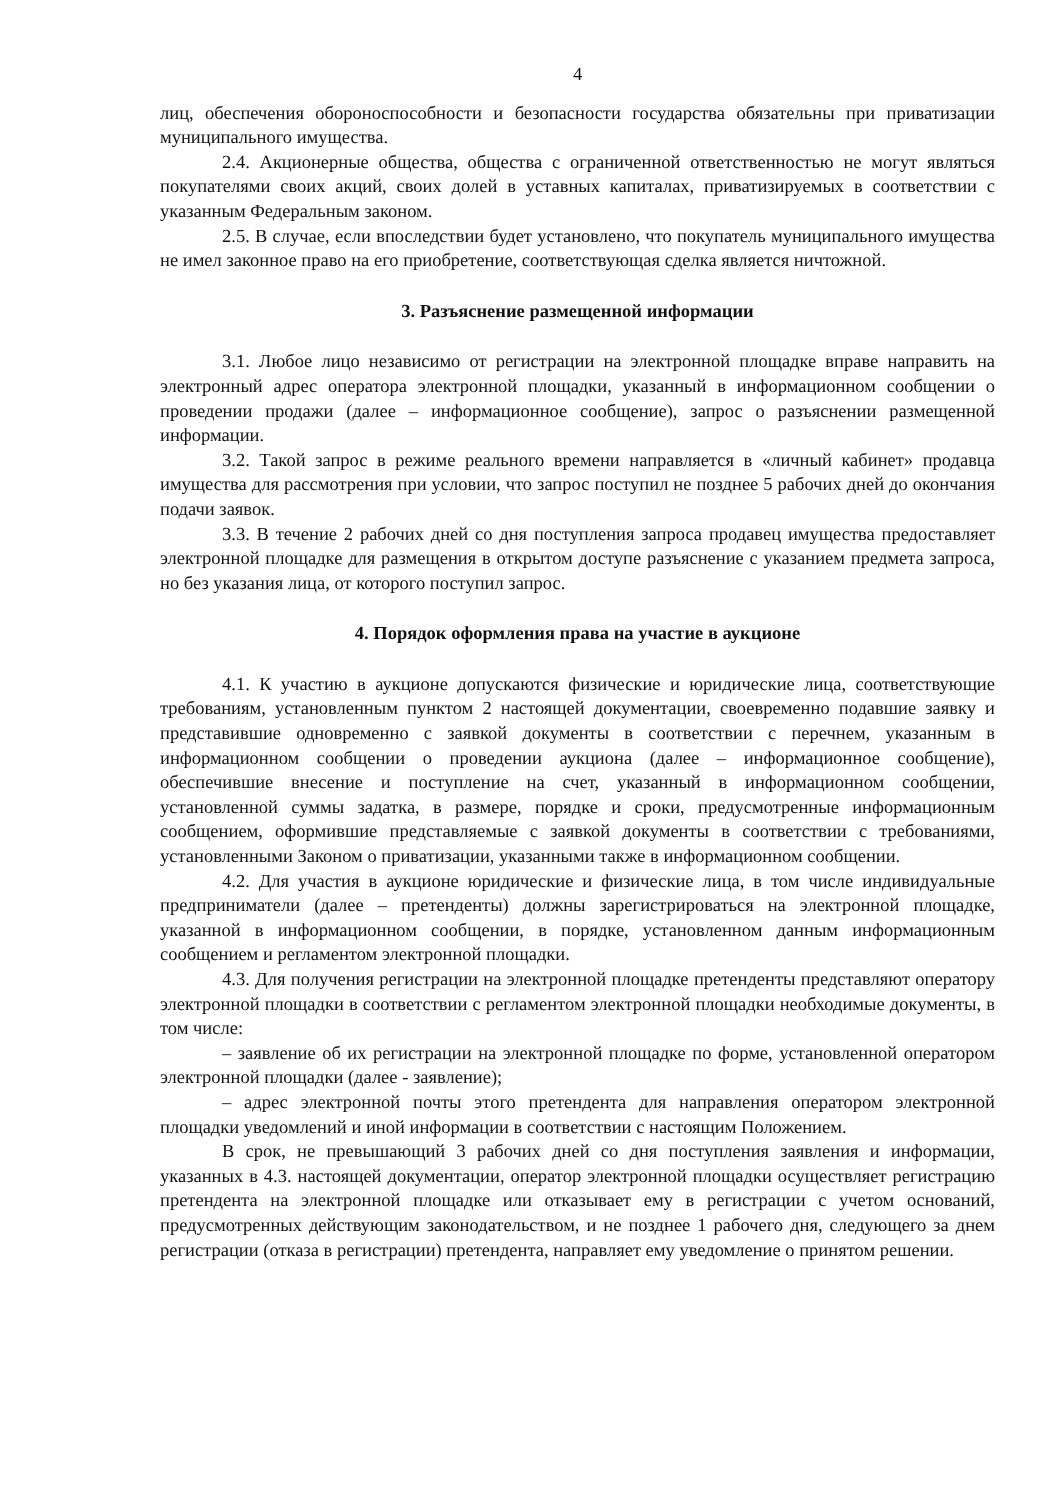4
лиц, обеспечения обороноспособности и безопасности государства обязательны при приватизации муниципального имущества.
2.4. Акционерные общества, общества с ограниченной ответственностью не могут являться покупателями своих акций, своих долей в уставных капиталах, приватизируемых в соответствии с указанным Федеральным законом.
2.5. В случае, если впоследствии будет установлено, что покупатель муниципального имущества не имел законное право на его приобретение, соответствующая сделка является ничтожной.
3. Разъяснение размещенной информации
3.1. Любое лицо независимо от регистрации на электронной площадке вправе направить на электронный адрес оператора электронной площадки, указанный в информационном сообщении о проведении продажи (далее – информационное сообщение), запрос о разъяснении размещенной информации.
3.2. Такой запрос в режиме реального времени направляется в «личный кабинет» продавца имущества для рассмотрения при условии, что запрос поступил не позднее 5 рабочих дней до окончания подачи заявок.
3.3. В течение 2 рабочих дней со дня поступления запроса продавец имущества предоставляет электронной площадке для размещения в открытом доступе разъяснение с указанием предмета запроса, но без указания лица, от которого поступил запрос.
4. Порядок оформления права на участие в аукционе
4.1. К участию в аукционе допускаются физические и юридические лица, соответствующие требованиям, установленным пунктом 2 настоящей документации, своевременно подавшие заявку и представившие одновременно с заявкой документы в соответствии с перечнем, указанным в информационном сообщении о проведении аукциона (далее – информационное сообщение), обеспечившие внесение и поступление на счет, указанный в информационном сообщении, установленной суммы задатка, в размере, порядке и сроки, предусмотренные информационным сообщением, оформившие представляемые с заявкой документы в соответствии с требованиями, установленными Законом о приватизации, указанными также в информационном сообщении.
4.2. Для участия в аукционе юридические и физические лица, в том числе индивидуальные предприниматели (далее – претенденты) должны зарегистрироваться на электронной площадке, указанной в информационном сообщении, в порядке, установленном данным информационным сообщением и регламентом электронной площадки.
4.3. Для получения регистрации на электронной площадке претенденты представляют оператору электронной площадки в соответствии с регламентом электронной площадки необходимые документы, в том числе:
– заявление об их регистрации на электронной площадке по форме, установленной оператором электронной площадки (далее - заявление);
– адрес электронной почты этого претендента для направления оператором электронной площадки уведомлений и иной информации в соответствии с настоящим Положением.
В срок, не превышающий 3 рабочих дней со дня поступления заявления и информации, указанных в 4.3. настоящей документации, оператор электронной площадки осуществляет регистрацию претендента на электронной площадке или отказывает ему в регистрации с учетом оснований, предусмотренных действующим законодательством, и не позднее 1 рабочего дня, следующего за днем регистрации (отказа в регистрации) претендента, направляет ему уведомление о принятом решении.